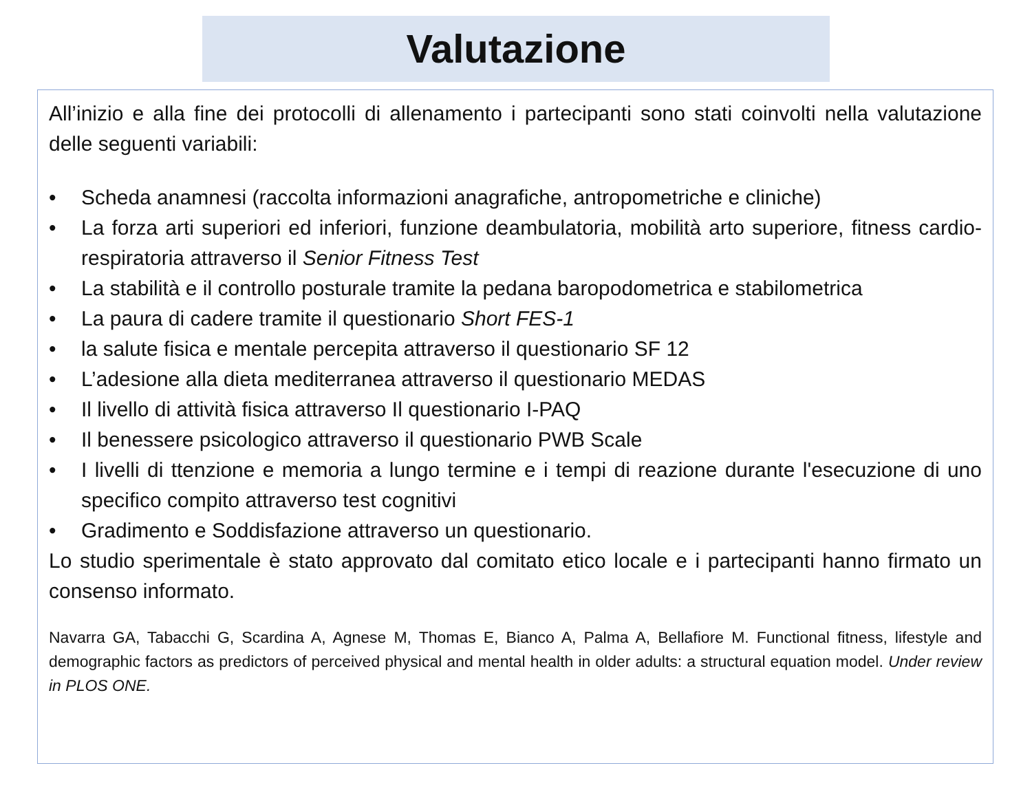Valutazione
All’inizio e alla fine dei protocolli di allenamento i partecipanti sono stati coinvolti nella valutazione delle seguenti variabili:
• Scheda anamnesi (raccolta informazioni anagrafiche, antropometriche e cliniche)
• La forza arti superiori ed inferiori, funzione deambulatoria, mobilità arto superiore, fitness cardio-respiratoria attraverso il Senior Fitness Test
• La stabilità e il controllo posturale tramite la pedana baropodometrica e stabilometrica
• La paura di cadere tramite il questionario Short FES-1
• la salute fisica e mentale percepita attraverso il questionario SF 12
• L’adesione alla dieta mediterranea attraverso il questionario MEDAS
• Il livello di attività fisica attraverso Il questionario I-PAQ
• Il benessere psicologico attraverso il questionario PWB Scale
• I livelli di ttenzione e memoria a lungo termine e i tempi di reazione durante l'esecuzione di uno specifico compito attraverso test cognitivi
• Gradimento e Soddisfazione attraverso un questionario.
Lo studio sperimentale è stato approvato dal comitato etico locale e i partecipanti hanno firmato un consenso informato.
Navarra GA, Tabacchi G, Scardina A, Agnese M, Thomas E, Bianco A, Palma A, Bellafiore M. Functional fitness, lifestyle and demographic factors as predictors of perceived physical and mental health in older adults: a structural equation model. Under review in PLOS ONE.